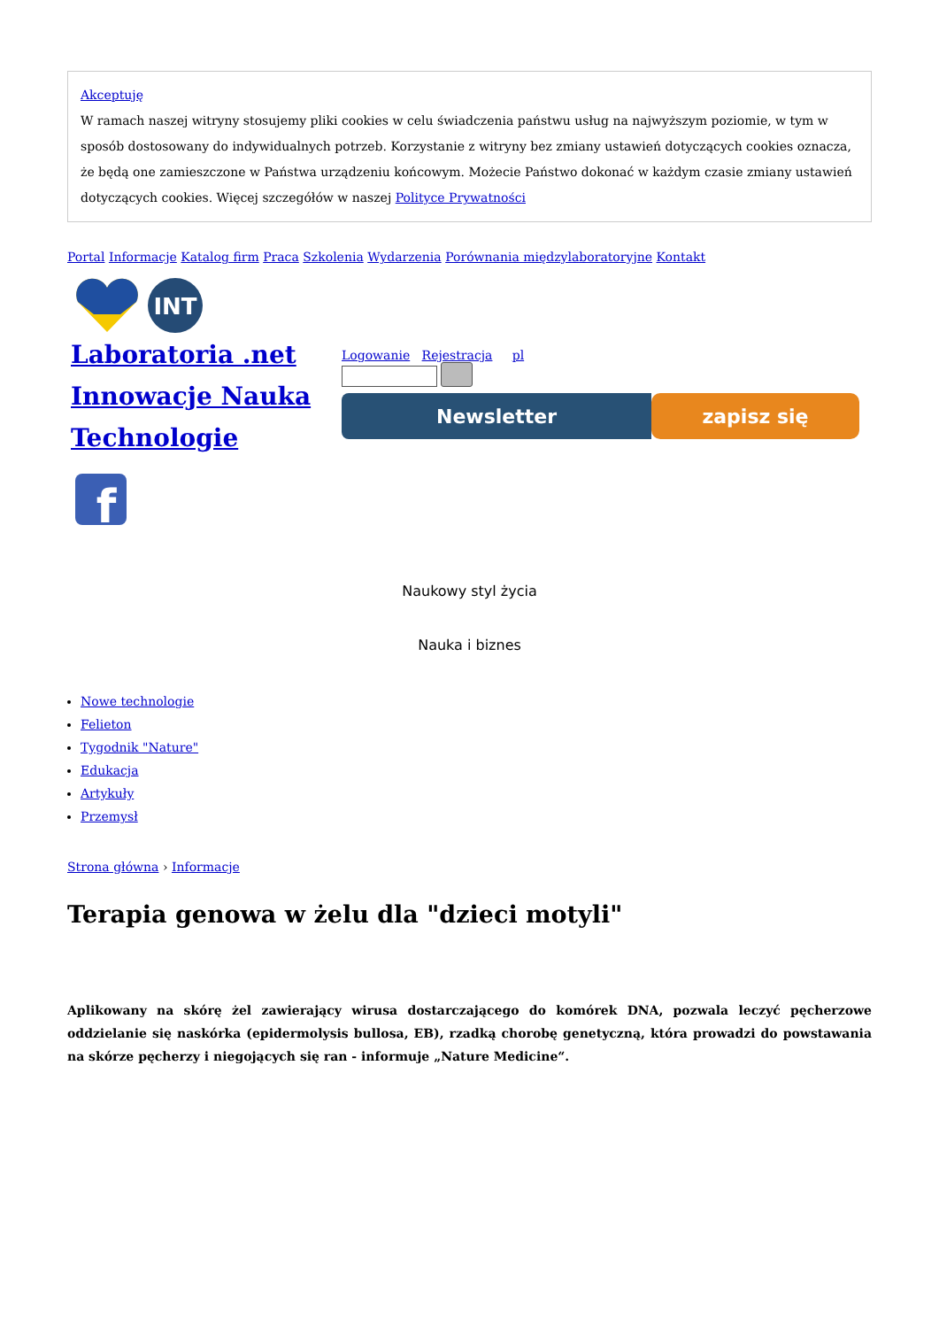Akceptuję
W ramach naszej witryny stosujemy pliki cookies w celu świadczenia państwu usług na najwyższym poziomie, w tym w sposób dostosowany do indywidualnych potrzeb. Korzystanie z witryny bez zmiany ustawień dotyczących cookies oznacza, że będą one zamieszczone w Państwa urządzeniu końcowym. Możecie Państwo dokonać w każdym czasie zmiany ustawień dotyczących cookies. Więcej szczegółów w naszej Polityce Prywatności
Portal Informacje Katalog firm Praca Szkolenia Wydarzenia Porównania międzylaboratoryjne Kontakt
INT
Laboratoria .net Innowacje Nauka Technologie
f
Logowanie Rejestracja pl
Newsletter zapisz się
Naukowy styl życia
Nauka i biznes
Nowe technologie
Felieton
Tygodnik "Nature"
Edukacja
Artykuły
Przemysł
Strona główna › Informacje
Terapia genowa w żelu dla "dzieci motyli"
Aplikowany na skórę żel zawierający wirusa dostarczającego do komórek DNA, pozwala leczyć pęcherzowe oddzielanie się naskórka (epidermolysis bullosa, EB), rzadką chorobę genetyczną, która prowadzi do powstawania na skórze pęcherzy i niegojących się ran - informuje „Nature Medicine“.